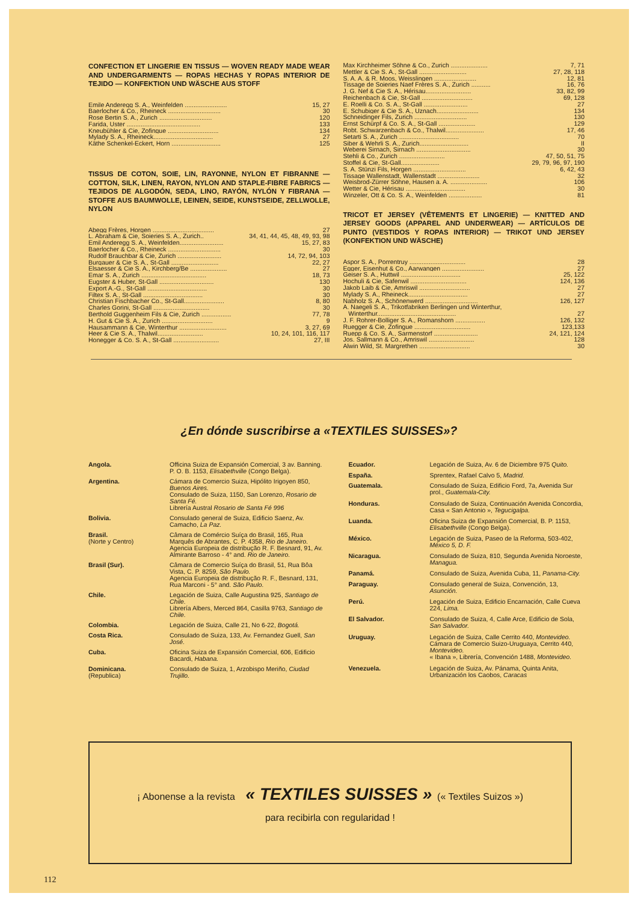CONFECTION ET LINGERIE EN TISSUS — WOVEN READY MADE WEAR AND UNDERGARMENTS — ROPAS HECHAS Y ROPAS INTERIOR DE TEJIDO — KONFEKTION UND WÄSCHE AUS STOFF
Emile Anderegg S. A., Weinfelden ........................ 15, 27
Baerlocher & Co., Rheineck .............................. 30
Rose Bertin S. A., Zurich .............................. 120
Farida, Uster .......................................... 133
Kneubühler & Cie, Zofingue ............................. 134
Mylady S. A., Rheineck.................................. 27
Käthe Schenkel-Eckert, Horn ............................ 125
TISSUS DE COTON, SOIE, LIN, RAYONNE, NYLON ET FIBRANNE — COTTON, SILK, LINEN, RAYON, NYLON AND STAPLE-FIBRE FABRICS — TEJIDOS DE ALGODÓN, SEDA, LINO, RAYÓN, NYLÓN Y FIBRANA — STOFFE AUS BAUMWOLLE, LEINEN, SEIDE, KUNSTSEIDE, ZELLWOLLE, NYLON
Abegg Frères, Horgen ................................... 27
L. Abraham & Cie, Soieries S. A., Zurich.. 34, 41, 44, 45, 48, 49, 93, 98
Emil Anderegg S. A., Weinfelden......................... 15, 27, 83
Baerlocher & Co., Rheineck .............................. 30
Rudolf Brauchbar & Cie, Zurich ......................... 14, 72, 94, 103
Burgauer & Cie S. A., St-Gall ........................... 22, 27
Elsaesser & Cie S. A., Kirchberg/Be ..................... 27
Emar S. A., Zurich ..................................... 18, 73
Eugster & Huber, St-Gall ............................... 130
Export A.-G., St-Gall .................................. 30
Filtex S. A., St-Gall .................................. 30
Christian Fischbacher Co., St-Gall....................... 8, 80
Charles Gorini, St-Gall ................................ 30
Berthold Guggenheim Fils & Cie, Zurich ................. 77, 78
H. Gut & Cie S. A., Zurich ............................. 9
Hausammann & Cie, Winterthur ........................... 3, 27, 69
Heer & Cie S. A., Thalwil.......................... 10, 24, 101, 116, 117
Honegger & Co. S. A., St-Gall .......................... 27, III
Max Kirchheimer Söhne & Co., Zurich ..................... 7, 71
Mettler & Cie S. A., St-Gall ........................... 27, 28, 118
S. A. A. & R. Moos, Weisslingen ........................ 12, 81
Tissage de Soieries Naef Frères S. A., Zurich ........... 16, 76
J. G. Nef & Cie S. A., Hérisau.......................... 33, 82, 99
Reichenbach & Cie, St-Gall ............................. 69, 128
E. Roelli & Co. S. A., St-Gall ......................... 27
E. Schubiger & Cie S. A., Uznach........................ 134
Schneidinger Fils, Zurich .............................. 130
Ernst Schürpf & Co. S. A., St-Gall ..................... 129
Robt. Schwarzenbach & Co., Thalwil...................... 17, 46
Setarti S. A., Zurich .................................. 70
Siber & Wehrli S. A., Zurich............................ II
Weberei Sirnach, Sirnach ............................... 30
Stehli & Co., Zurich .......................... 47, 50, 51, 75
Stoffel & Cie, St-Gall...................... 29, 79, 96, 97, 190
S. A. Stünzi Fils, Horgen .............................. 6, 42, 43
Tissage Wallenstadt, Wallenstadt ........................ 32
Weisbrod-Zürrer Söhne, Hausen a. A. ..................... 106
Wetter & Cie, Hérisau .................................. 30
Winzeler, Ott & Co. S. A., Weinfelden ................... 81
TRICOT ET JERSEY (VÊTEMENTS ET LINGERIE) — KNITTED AND JERSEY GOODS (APPAREL AND UNDERWEAR) — ARTÍCULOS DE PUNTO (VESTIDOS Y ROPAS INTERIOR) — TRIKOT UND JERSEY (KONFEKTION UND WÄSCHE)
Aspor S. A., Porrentruy ................................ 28
Egger, Eisenhut & Co., Aarwangen ........................ 27
Geiser S. A., Huttwil .................................. 25, 122
Hochuli & Cie, Safenwil ................................ 124, 136
Jakob Laib & Cie, Amriswil ............................. 27
Mylady S. A., Rheineck.................................. 27
Nabholz S. A., Schönenwerd .............................. 126, 127
A. Naegeli S. A., Trikotfabriken Berlingen und Winterthur,
Winterthur............................................. 27
J. F. Rohrer-Bolliger S. A., Romanshorn ................. 126, 132
Ruegger & Cie, Zofingue ................................ 123,133
Ruepp & Co. S. A., Sarmenstorf ......................... 24, 121, 124
Jos. Sallmann & Co., Amriswil .......................... 128
Alwin Wild, St. Margrethen ............................. 30
¿En dónde suscribirse a «TEXTILES SUISSES»?
| Angola. | Officina Suiza de Expansión Comercial, 3 av. Banning. P. O. B. 1153, Elisabethville (Congo Belga). |
| Argentina. | Cámara de Comercio Suiza, Hipólito Irigoyen 850, Buenos Aires. Consulado de Suiza, 1150, San Lorenzo, Rosario de Santa Fé. Librería Austral Rosario de Santa Fé 996 |
| Bolivia. | Consulado general de Suiza, Edificio Saenz, Av. Camacho, La Paz. |
| Brasil. (Norte y Centro) | Câmara de Comércio Suíça do Brasil, 165, Rua Marquês de Abrantes, C. P. 4358, Rio de Janeiro. Agencia Europeia de distribução R. F. Besnard, 91, Av. Almirante Barroso - 4° and. Rio de Janeiro. |
| Brasil (Sur). | Câmara de Comercio Suíça do Brasil, 51, Rua Bôa Vista, C. P. 8259, São Paulo. Agencia Europeia de distribução R. F., Besnard, 131, Rua Marconi - 5° and. São Paulo. |
| Chile. | Legación de Suiza, Calle Augustina 925, Santiago de Chile. Librería Albers, Merced 864, Casilla 9763, Santiago de Chile. |
| Colombia. | Legación de Suiza, Calle 21, No 6-22, Bogotá. |
| Costa Rica. | Consulado de Suiza, 133, Av. Fernandez Guell, San José. |
| Cuba. | Oficina Suiza de Expansión Comercial, 606, Edificio Bacardi, Habana. |
| Dominicana. (Republica) | Consulado de Suiza, 1, Arzobispo Meriño, Ciudad Trujillo. |
| Ecuador. | Legación de Suiza, Av. 6 de Diciembre 975 Quito. |
| España. | Sprentex, Rafael Calvo 5, Madrid. |
| Guatemala. | Consulado de Suiza, Edificio Ford, 7a, Avenida Sur prol., Guatemala-City. |
| Honduras. | Consulado de Suiza, Continuación Avenida Concordia, Casa « San Antonio », Tegucigalpa. |
| Luanda. | Oficina Suiza de Expansión Comercial, B. P. 1153, Elisabethville (Congo Belga). |
| México. | Legación de Suiza, Paseo de la Reforma, 503-402, México 5, D. F. |
| Nicaragua. | Consulado de Suiza, 810, Segunda Avenida Noroeste, Managua. |
| Panamá. | Consulado de Suiza, Avenida Cuba, 11, Panama-City. |
| Paraguay. | Consulado general de Suiza, Convención, 13, Asunción. |
| Perú. | Legación de Suiza, Edificio Encarnación, Calle Cueva 224, Lima. |
| El Salvador. | Consulado de Suiza, 4, Calle Arce, Edificio de Sola, San Salvador. |
| Uruguay. | Legación de Suiza, Calle Cerrito 440, Montevideo. Cámara de Comercio Suizo-Uruguaya, Cerrito 440, Montevideo. « Ibana », Librería, Convención 1488, Montevideo. |
| Venezuela. | Legación de Suiza, Av. Pánama, Quinta Anita, Urbanización los Caobos, Caracas |
¡ Abonense a la revista « TEXTILES SUISSES » (« Textiles Suizos »)
para recibirla con regularidad !
112